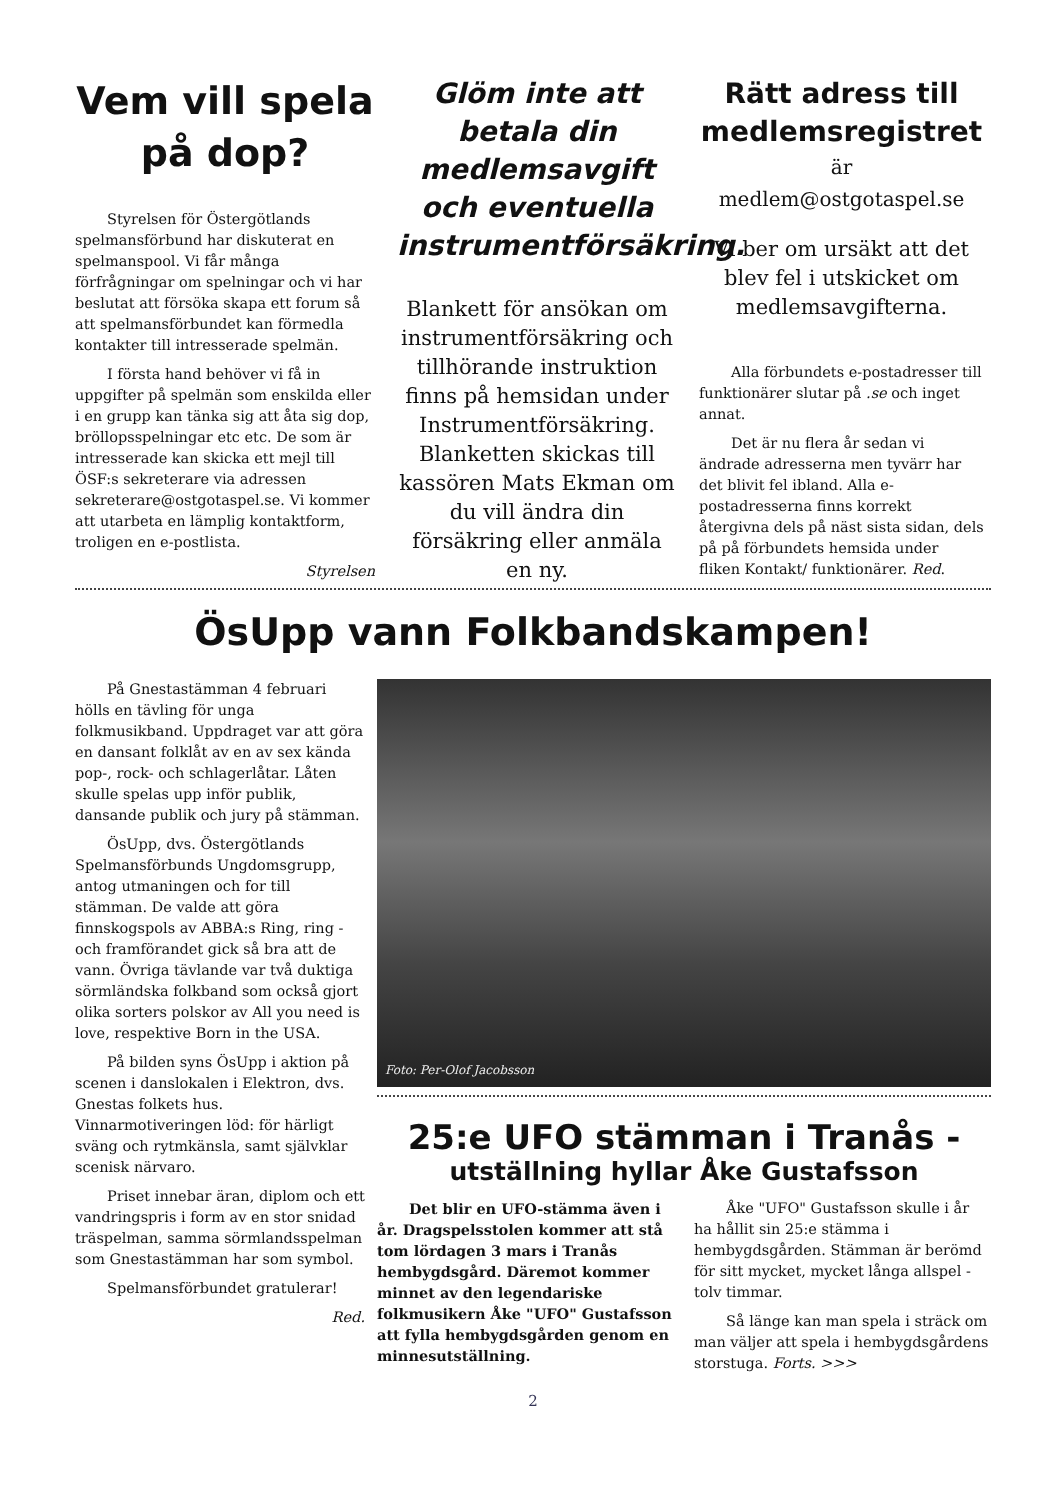Vem vill spela på dop?
Styrelsen för Östergötlands spelmansförbund har diskuterat en spelmanspool. Vi får många förfrågningar om spelningar och vi har beslutat att försöka skapa ett forum så att spelmansförbundet kan förmedla kontakter till intresserade spelmän.
I första hand behöver vi få in uppgifter på spelmän som enskilda eller i en grupp kan tänka sig att åta sig dop, bröllopsspelningar etc etc. De som är intresserade kan skicka ett mejl till ÖSF:s sekreterare via adressen sekreterare@ostgotaspel.se. Vi kommer att utarbeta en lämplig kontaktform, troligen en e-postlista.
Styrelsen
Glöm inte att betala din medlemsavgift och eventuella instrumentförsäkring.
Blankett för ansökan om instrumentförsäkring och tillhörande instruktion finns på hemsidan under Instrumentförsäkring. Blanketten skickas till kassören Mats Ekman om du vill ändra din försäkring eller anmäla en ny.
Rätt adress till medlemsregistret
är
medlem@ostgotaspel.se
Vi ber om ursäkt att det blev fel i utskicket om medlemsavgifterna.
Alla förbundets e-postadresser till funktionärer slutar på .se och inget annat.
Det är nu flera år sedan vi ändrade adresserna men tyvärr har det blivit fel ibland. Alla e-postadresserna finns korrekt återgivna dels på näst sista sidan, dels på på förbundets hemsida under fliken Kontakt/ funktionärer. Red.
ÖsUpp vann Folkbandskampen!
På Gnestastämman 4 februari hölls en tävling för unga folkmusikband. Uppdraget var att göra en dansant folklåt av en av sex kända pop-, rock- och schlagerlåtar. Låten skulle spelas upp inför publik, dansande publik och jury på stämman.
ÖsUpp, dvs. Östergötlands Spelmansförbunds Ungdomsgrupp, antog utmaningen och for till stämman. De valde att göra finnskogspols av ABBA:s Ring, ring - och framförandet gick så bra att de vann. Övriga tävlande var två duktiga sörmländska folkband som också gjort olika sorters polskor av All you need is love, respektive Born in the USA.
På bilden syns ÖsUpp i aktion på scenen i danslokalen i Elektron, dvs. Gnestas folkets hus. Vinnarmotiveringen löd: för härligt sväng och rytmkänsla, samt självklar scenisk närvaro.
Priset innebar äran, diplom och ett vandringspris i form av en stor snidad träspelman, samma sörmlandsspelman som Gnestastämman har som symbol.
Spelmansförbundet gratulerar!
Red.
Foto: Per-Olof Jacobsson
25:e UFO stämman i Tranås -
utställning hyllar Åke Gustafsson
Det blir en UFO-stämma även i år. Dragspelsstolen kommer att stå tom lördagen 3 mars i Tranås hembygdsgård. Däremot kommer minnet av den legendariske folkmusikern Åke "UFO" Gustafsson att fylla hembygdsgården genom en minnesutställning.
Åke "UFO" Gustafsson skulle i år ha hållit sin 25:e stämma i hembygdsgården. Stämman är berömd för sitt mycket, mycket långa allspel - tolv timmar.
Så länge kan man spela i sträck om man väljer att spela i hembygdsgårdens storstuga. Forts. >>>
2